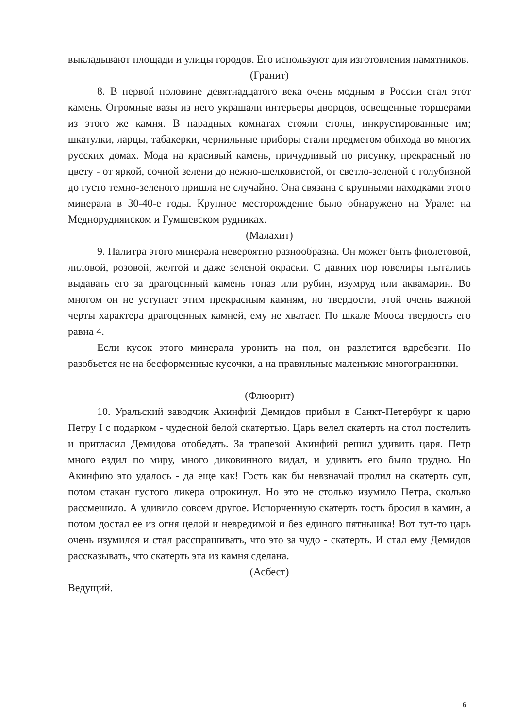выкладывают площади и улицы городов. Его используют для изготовления памятников.
(Гранит)
8. В первой половине девятнадцатого века очень модным в России стал этот камень. Огромные вазы из него украшали интерьеры дворцов, освещенные торшерами из этого же камня. В парадных комнатах стояли столы, инкрустированные им; шкатулки, ларцы, табакерки, чернильные приборы стали предметом обихода во многих русских домах. Мода на красивый камень, причудливый по рисунку, прекрасный по цвету - от яркой, сочной зелени до нежно-шелковистой, от светло-зеленой с голубизной до густо темно-зеленого пришла не случайно. Она связана с крупными находками этого минерала в 30-40-е годы. Крупное месторождение было обнаружено на Урале: на Меднорудняиском и Гумшевском рудниках.
(Малахит)
9. Палитра этого минерала невероятно разнообразна. Он может быть фиолетовой, лиловой, розовой, желтой и даже зеленой окраски. С давних пор ювелиры пытались выдавать его за драгоценный камень топаз или рубин, изумруд или аквамарин. Во многом он не уступает этим прекрасным камням, но твердости, этой очень важной черты характера драгоценных камней, ему не хватает. По шкале Мооса твердость его равна 4.
Если кусок этого минерала уронить на пол, он разлетится вдребезги. Но разобьется не на бесформенные кусочки, а на правильные маленькие многогранники.
(Флюорит)
10. Уральский заводчик Акинфий Демидов прибыл в Санкт-Петербург к царю Петру I с подарком - чудесной белой скатертью. Царь велел скатерть на стол постелить и пригласил Демидова отобедать. За трапезой Акинфий решил удивить царя. Петр много ездил по миру, много диковинного видал, и удивить его было трудно. Но Акинфию это удалось - да еще как! Гость как бы невзначай пролил на скатерть суп, потом стакан густого ликера опрокинул. Но это не столько изумило Петра, сколько рассмешило. А удивило совсем другое. Испорченную скатерть гость бросил в камин, а потом достал ее из огня целой и невредимой и без единого пятнышка! Вот тут-то царь очень изумился и стал расспрашивать, что это за чудо - скатерть. И стал ему Демидов рассказывать, что скатерть эта из камня сделана.
(Асбест)
Ведущий.
6